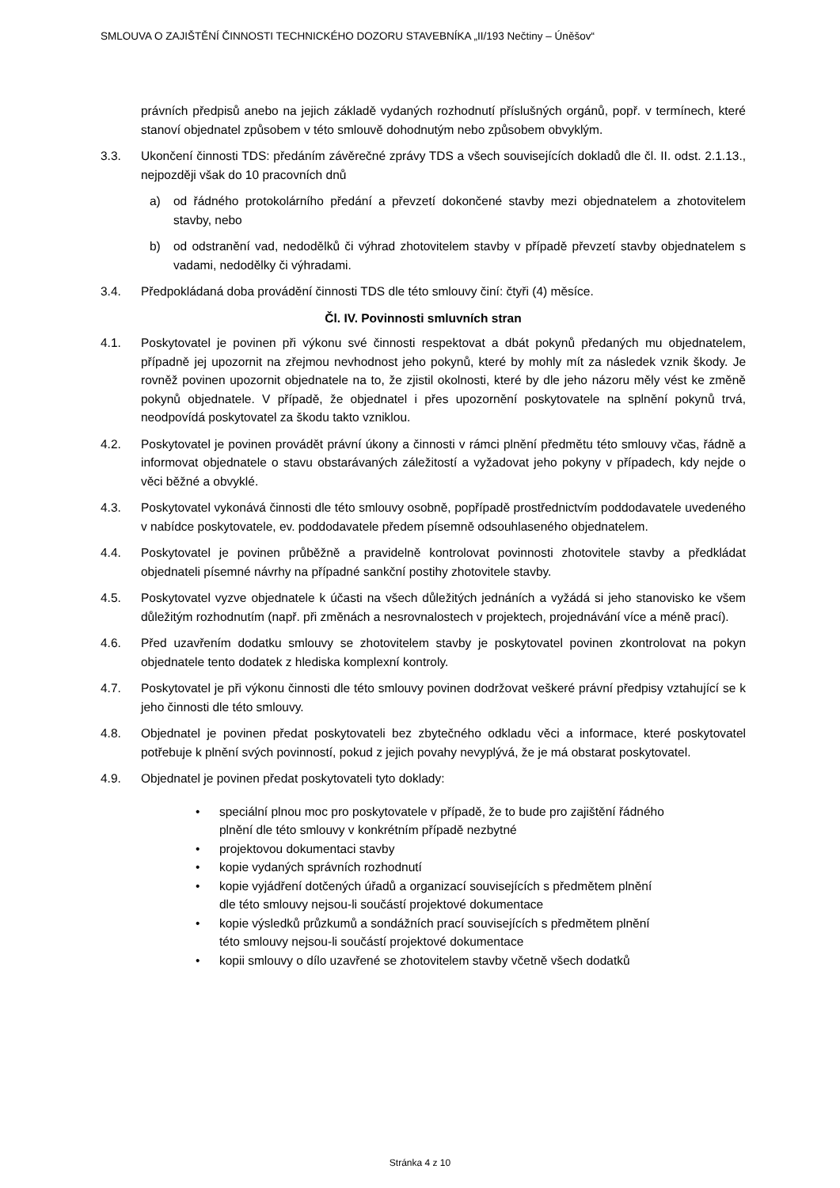SMLOUVA O ZAJIŠTĚNÍ ČINNOSTI TECHNICKÉHO DOZORU STAVEBNÍKA „II/193 Nečtiny – Úněšov“
právních předpisů anebo na jejich základě vydaných rozhodnutí příslušných orgánů, popř. v termínech, které stanoví objednatel způsobem v této smlouvě dohodnutým nebo způsobem obvyklým.
3.3. Ukončení činnosti TDS: předáním závěrečné zprávy TDS a všech souvisejících dokladů dle čl. II. odst. 2.1.13., nejpozději však do 10 pracovních dnů
a) od řádného protokolárního předání a převzetí dokončené stavby mezi objednatelem a zhotovitelem stavby, nebo
b) od odstranění vad, nedodělků či výhrad zhotovitelem stavby v případě převzetí stavby objednatelem s vadami, nedodělky či výhradami.
3.4. Předpokládaná doba provádění činnosti TDS dle této smlouvy činí: čtyři (4) měsíce.
Čl. IV. Povinnosti smluvních stran
4.1. Poskytovatel je povinen při výkonu své činnosti respektovat a dbát pokynů předaných mu objednatelem, případně jej upozornit na zřejmou nevhodnost jeho pokynů, které by mohly mít za následek vznik škody. Je rovněž povinen upozornit objednatele na to, že zjistil okolnosti, které by dle jeho názoru měly vést ke změně pokynů objednatele. V případě, že objednatel i přes upozornění poskytovatele na splnění pokynů trvá, neodpovídá poskytovatel za škodu takto vzniklou.
4.2. Poskytovatel je povinen provádět právní úkony a činnosti v rámci plnění předmětu této smlouvy včas, řádně a informovat objednatele o stavu obstarávaných záležitostí a vyžadovat jeho pokyny v případech, kdy nejde o věci běžné a obvyklé.
4.3. Poskytovatel vykonává činnosti dle této smlouvy osobně, popřípadě prostřednictvím poddodavatele uvedeného v nabídce poskytovatele, ev. poddodavatele předem písemně odsouhlaseného objednatelem.
4.4. Poskytovatel je povinen průběžně a pravidelně kontrolovat povinnosti zhotovitele stavby a předkládat objednateli písemné návrhy na případné sankční postihy zhotovitele stavby.
4.5. Poskytovatel vyzve objednatele k účasti na všech důležitých jednáních a vyžádá si jeho stanovisko ke všem důležitým rozhodnutím (např. při změnách a nesrovnalostech v projektech, projednávání více a méně prací).
4.6. Před uzavřením dodatku smlouvy se zhotovitelem stavby je poskytovatel povinen zkontrolovat na pokyn objednatele tento dodatek z hlediska komplexní kontroly.
4.7. Poskytovatel je při výkonu činnosti dle této smlouvy povinen dodržovat veškeré právní předpisy vztahující se k jeho činnosti dle této smlouvy.
4.8. Objednatel je povinen předat poskytovateli bez zbytečného odkladu věci a informace, které poskytovatel potřebuje k plnění svých povinností, pokud z jejich povahy nevyplývá, že je má obstarat poskytovatel.
4.9. Objednatel je povinen předat poskytovateli tyto doklady:
• speciální plnou moc pro poskytovatele v případě, že to bude pro zajištění řádného plnění dle této smlouvy v konkrétním případě nezbytné
• projektovou dokumentaci stavby
• kopie vydaných správních rozhodnutí
• kopie vyjádření dotčených úřadů a organizací souvisejících s předmětem plnění dle této smlouvy nejsou-li součástí projektové dokumentace
• kopie výsledků průzkumů a sondážních prací souvisejících s předmětem plnění této smlouvy nejsou-li součástí projektové dokumentace
• kopii smlouvy o dílo uzavřené se zhotovitelem stavby včetně všech dodatků
Stránka 4 z 10